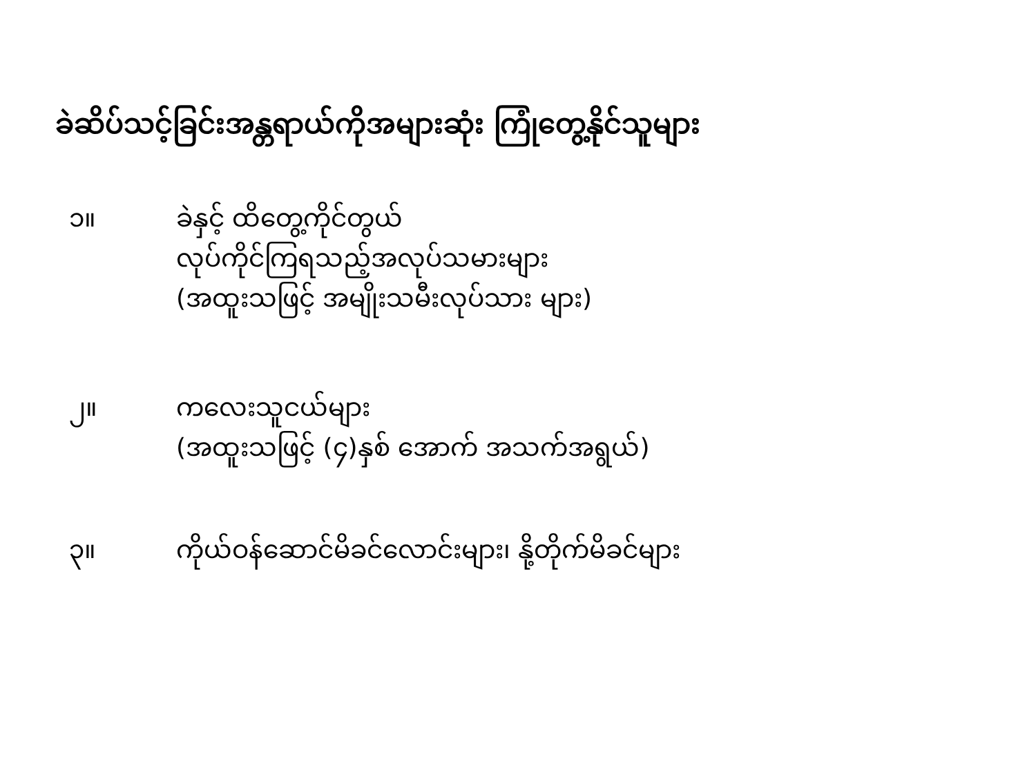ခဲဆိပ်သင့်ခြင်းအန္တရာယ်ကိုအများဆုံး ကြုံတွေ့နိုင်သူများ
၁။ ခဲနှင့် ထိတွေ့ကိုင်တွယ်
လုပ်ကိုင်ကြရသည့်အလုပ်သမားများ
(အထူးသဖြင့် အမျိုးသမီးလုပ်သား များ)
၂။ ကလေးသူငယ်များ
(အထူးသဖြင့် (၄)နှစ် အောက် အသက်အရွယ်)
၃။ ကိုယ်ဝန်ဆောင်မိခင်လောင်းများ၊ နို့တိုက်မိခင်များ